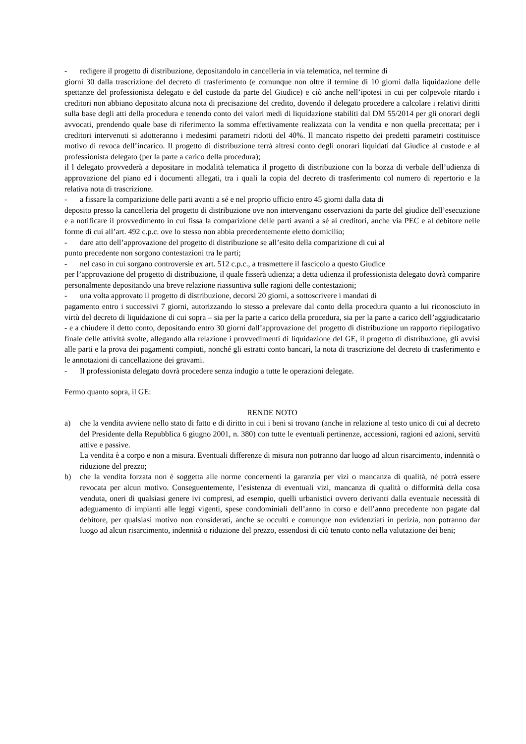- redigere il progetto di distribuzione, depositandolo in cancelleria in via telematica, nel termine di
giorni 30 dalla trascrizione del decreto di trasferimento (e comunque non oltre il termine di 10 giorni dalla liquidazione delle spettanze del professionista delegato e del custode da parte del Giudice) e ciò anche nell’ipotesi in cui per colpevole ritardo i creditori non abbiano depositato alcuna nota di precisazione del credito, dovendo il delegato procedere a calcolare i relativi diritti sulla base degli atti della procedura e tenendo conto dei valori medi di liquidazione stabiliti dal DM 55/2014 per gli onorari degli avvocati, prendendo quale base di riferimento la somma effettivamente realizzata con la vendita e non quella precettata; per i creditori intervenuti si adotteranno i medesimi parametri ridotti del 40%. Il mancato rispetto dei predetti parametri costituisce motivo di revoca dell’incarico. Il progetto di distribuzione terrà altresì conto degli onorari liquidati dal Giudice al custode e al professionista delegato (per la parte a carico della procedura);
il l delegato provvederà a depositare in modalità telematica il progetto di distribuzione con la bozza di verbale dell’udienza di approvazione del piano ed i documenti allegati, tra i quali la copia del decreto di trasferimento col numero di repertorio e la relativa nota di trascrizione.
- a fissare la comparizione delle parti avanti a sé e nel proprio ufficio entro 45 giorni dalla data di
deposito presso la cancelleria del progetto di distribuzione ove non intervengano osservazioni da parte del giudice dell’esecuzione e a notificare il provvedimento in cui fissa la comparizione delle parti avanti a sé ai creditori, anche via PEC e al debitore nelle forme di cui all’art. 492 c.p.c. ove lo stesso non abbia precedentemente eletto domicilio;
- dare atto dell’approvazione del progetto di distribuzione se all’esito della comparizione di cui al
punto precedente non sorgono contestazioni tra le parti;
- nel caso in cui sorgano controversie ex art. 512 c.p.c., a trasmettere il fascicolo a questo Giudice
per l’approvazione del progetto di distribuzione, il quale fisserà udienza; a detta udienza il professionista delegato dovrà comparire personalmente depositando una breve relazione riassuntiva sulle ragioni delle contestazioni;
- una volta approvato il progetto di distribuzione, decorsi 20 giorni, a sottoscrivere i mandati di
pagamento entro i successivi 7 giorni, autorizzando lo stesso a prelevare dal conto della procedura quanto a lui riconosciuto in virtù del decreto di liquidazione di cui sopra – sia per la parte a carico della procedura, sia per la parte a carico dell’aggiudicatario - e a chiudere il detto conto, depositando entro 30 giorni dall’approvazione del progetto di distribuzione un rapporto riepilogativo finale delle attività svolte, allegando alla relazione i provvedimenti di liquidazione del GE, il progetto di distribuzione, gli avvisi alle parti e la prova dei pagamenti compiuti, nonché gli estratti conto bancari, la nota di trascrizione del decreto di trasferimento e le annotazioni di cancellazione dei gravami.
- Il professionista delegato dovrà procedere senza indugio a tutte le operazioni delegate.
Fermo quanto sopra, il GE:
RENDE NOTO
a) che la vendita avviene nello stato di fatto e di diritto in cui i beni si trovano (anche in relazione al testo unico di cui al decreto del Presidente della Repubblica 6 giugno 2001, n. 380) con tutte le eventuali pertinenze, accessioni, ragioni ed azioni, servitù attive e passive.
La vendita è a corpo e non a misura. Eventuali differenze di misura non potranno dar luogo ad alcun risarcimento, indennità o riduzione del prezzo;
b) che la vendita forzata non è soggetta alle norme concernenti la garanzia per vizi o mancanza di qualità, né potrà essere revocata per alcun motivo. Conseguentemente, l’esistenza di eventuali vizi, mancanza di qualità o difformità della cosa venduta, oneri di qualsiasi genere ivi compresi, ad esempio, quelli urbanistici ovvero derivanti dalla eventuale necessità di adeguamento di impianti alle leggi vigenti, spese condominiali dell’anno in corso e dell’anno precedente non pagate dal debitore, per qualsiasi motivo non considerati, anche se occulti e comunque non evidenziati in perizia, non potranno dar luogo ad alcun risarcimento, indennità o riduzione del prezzo, essendosi di ciò tenuto conto nella valutazione dei beni;